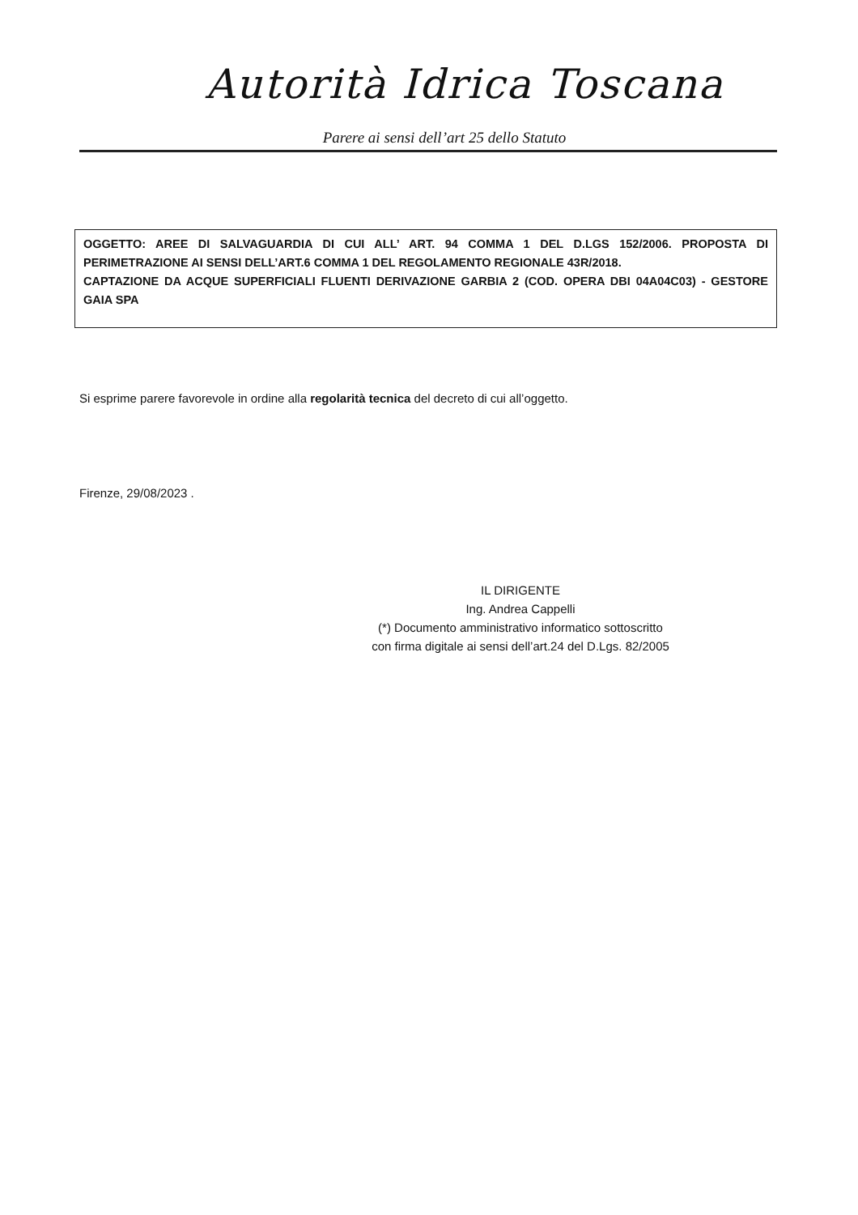Autorità Idrica Toscana
Parere ai sensi dell’art 25 dello Statuto
OGGETTO: AREE DI SALVAGUARDIA DI CUI ALL’ ART. 94 COMMA 1 DEL D.LGS 152/2006. PROPOSTA DI PERIMETRAZIONE AI SENSI DELL’ART.6 COMMA 1 DEL REGOLAMENTO REGIONALE 43R/2018.
CAPTAZIONE DA ACQUE SUPERFICIALI FLUENTI DERIVAZIONE GARBIA 2 (COD. OPERA DBI 04A04C03) - GESTORE GAIA SPA
Si esprime parere favorevole in ordine alla regolarità tecnica del decreto di cui all’oggetto.
Firenze, 29/08/2023 .
IL DIRIGENTE
Ing. Andrea Cappelli
(*) Documento amministrativo informatico sottoscritto
con firma digitale ai sensi dell’art.24 del D.Lgs. 82/2005